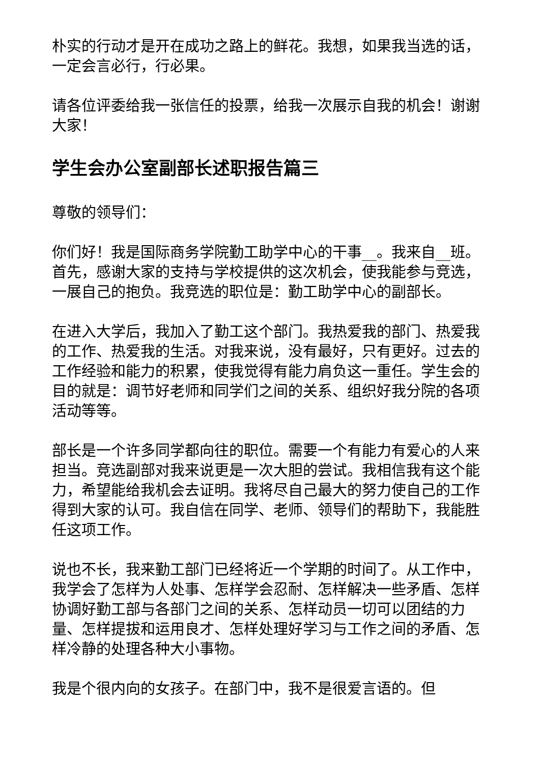朴实的行动才是开在成功之路上的鲜花。我想，如果我当选的话，一定会言必行，行必果。
请各位评委给我一张信任的投票，给我一次展示自我的机会！谢谢大家！
学生会办公室副部长述职报告篇三
尊敬的领导们：
你们好！我是国际商务学院勤工助学中心的干事__。我来自__班。首先，感谢大家的支持与学校提供的这次机会，使我能参与竞选，一展自己的抱负。我竞选的职位是：勤工助学中心的副部长。
在进入大学后，我加入了勤工这个部门。我热爱我的部门、热爱我的工作、热爱我的生活。对我来说，没有最好，只有更好。过去的工作经验和能力的积累，使我觉得有能力肩负这一重任。学生会的目的就是：调节好老师和同学们之间的关系、组织好我分院的各项活动等等。
部长是一个许多同学都向往的职位。需要一个有能力有爱心的人来担当。竞选副部对我来说更是一次大胆的尝试。我相信我有这个能力，希望能给我机会去证明。我将尽自己最大的努力使自己的工作得到大家的认可。我自信在同学、老师、领导们的帮助下，我能胜任这项工作。
说也不长，我来勤工部门已经将近一个学期的时间了。从工作中，我学会了怎样为人处事、怎样学会忍耐、怎样解决一些矛盾、怎样协调好勤工部与各部门之间的关系、怎样动员一切可以团结的力量、怎样提拔和运用良才、怎样处理好学习与工作之间的矛盾、怎样冷静的处理各种大小事物。
我是个很内向的女孩子。在部门中，我不是很爱言语的。但